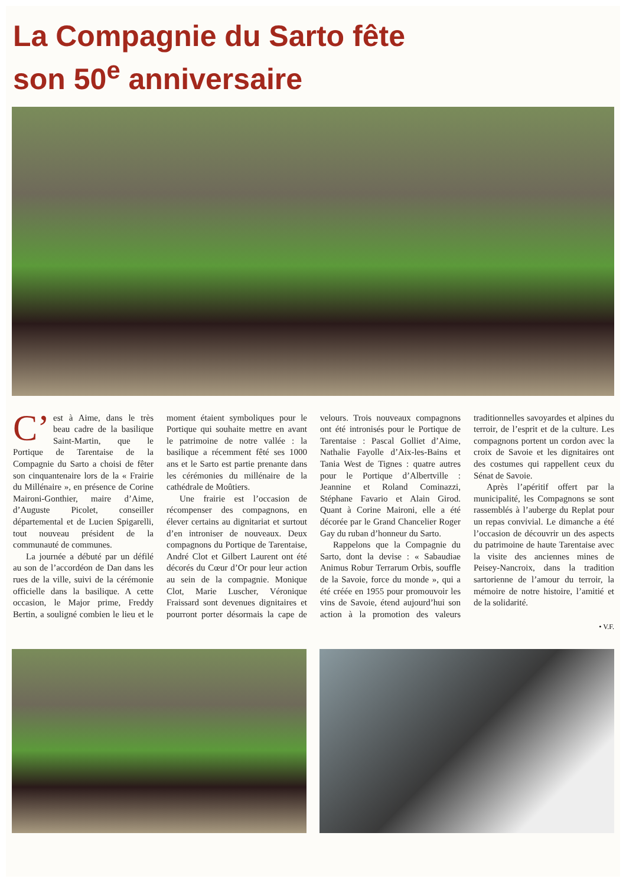La Compagnie du Sarto fête
son 50<sup>e</sup> anniversaire
C’ est à Aime, dans le très beau cadre de la basilique Saint-Martin, que le Portique de Tarentaise de la Compagnie du Sarto a choisi de fêter son cinquantenaire lors de la « Frairie du Millénaire », en présence de Corine Maironi-Gonthier, maire d’Aime, d’Auguste Picolet, conseiller départemental et de Lucien Spigarelli, tout nouveau président de la communauté de communes.
La journée a débuté par un défilé au son de l’accordéon de Dan dans les rues de la ville, suivi de la cérémonie officielle dans la basilique. A cette occasion, le Major prime, Freddy Bertin, a souligné combien le lieu et le moment étaient symboliques pour le Portique qui souhaite mettre en avant le patrimoine de notre vallée : la basilique a récemment fêté ses 1000 ans et le Sarto est partie prenante dans les cérémonies du millénaire de la cathédrale de Moûtiers.
Une frairie est l’occasion de récompenser des compagnons, en élever certains au dignitariat et surtout d’en introniser de nouveaux. Deux compagnons du Portique de Tarentaise, André Clot et Gilbert Laurent ont été décorés du Cœur d’Or pour leur action au sein de la compagnie. Monique Clot, Marie Luscher, Véronique Fraissard sont devenues dignitaires et pourront porter désormais la cape de velours. Trois nouveaux compagnons ont été intronisés pour le Portique de Tarentaise : Pascal Golliet d’Aime, Nathalie Fayolle d’Aix-les-Bains et Tania West de Tignes : quatre autres pour le Portique d’Albertville : Jeannine et Roland Cominazzi, Stéphane Favario et Alain Girod. Quant à Corine Maironi, elle a été décorée par le Grand Chancelier Roger Gay du ruban d’honneur du Sarto.
Rappelons que la Compagnie du Sarto, dont la devise : « Sabaudiae Animus Robur Terrarum Orbis, souffle de la Savoie, force du monde », qui a été créée en 1955 pour promouvoir les vins de Savoie, étend aujourd’hui son action à la promotion des valeurs traditionnelles savoyardes et alpines du terroir, de l’esprit et de la culture. Les compagnons portent un cordon avec la croix de Savoie et les dignitaires ont des costumes qui rappellent ceux du Sénat de Savoie.
Après l’apéritif offert par la municipalité, les Compagnons se sont rassemblés à l’auberge du Replat pour un repas convivial. Le dimanche a été l’occasion de découvrir un des aspects du patrimoine de haute Tarentaise avec la visite des anciennes mines de Peisey-Nancroix, dans la tradition sartorienne de l’amour du terroir, la mémoire de notre histoire, l’amitié et de la solidarité.
• V.F.